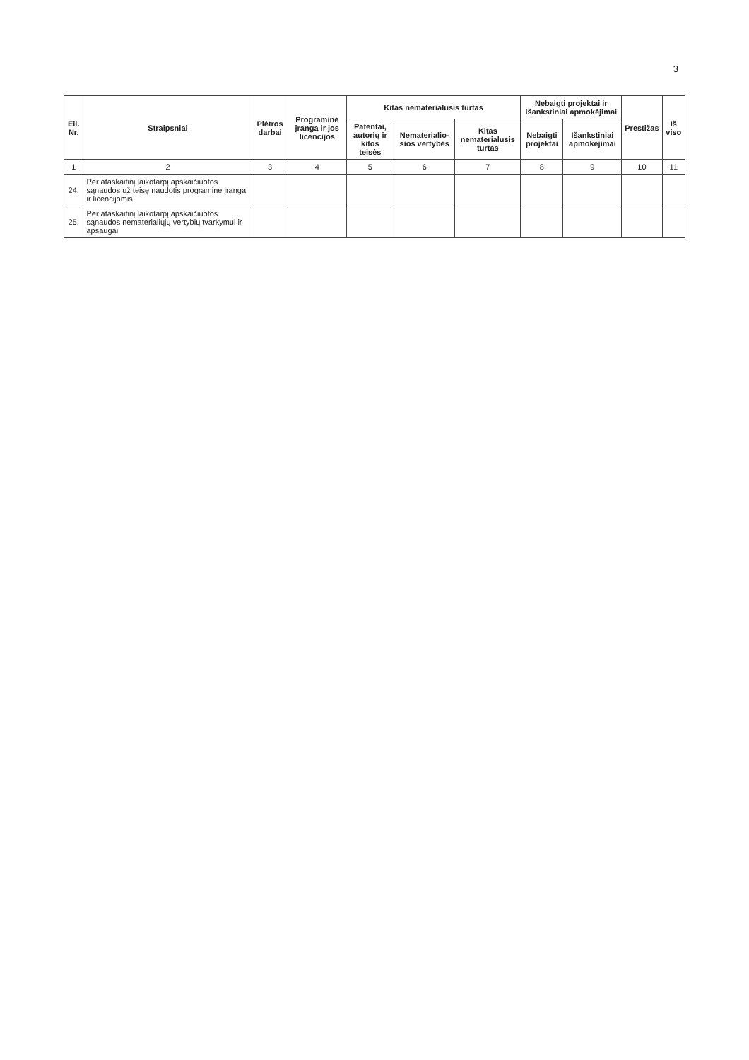3
| Eil. Nr. | Straipsniai | Plėtros darbai | Programinė įranga ir jos licencijos | Kitas nematerialusis turtas | | | Nebaigti projektai ir išankstiniai apmokėjimai | | Prestižas | Iš viso |
| --- | --- | --- | --- | --- | --- | --- | --- | --- | --- | --- |
| | | | | Patentai, autorių ir kitos teisės | Nematerialio-sios vertybės | Kitas nematerialusis turtas | Nebaigti projektai | Išankstiniai apmokėjimai | | |
| 1 | 2 | 3 | 4 | 5 | 6 | 7 | 8 | 9 | 10 | 11 |
| 24. | Per ataskaitinį laikotarpį apskaičiuotos sąnaudos už teisę naudotis programine įranga ir licencijomis | | | | | | | | | |
| 25. | Per ataskaitinį laikotarpį apskaičiuotos sąnaudos nematerialiųjų vertybių tvarkymui ir apsaugai | | | | | | | | | |